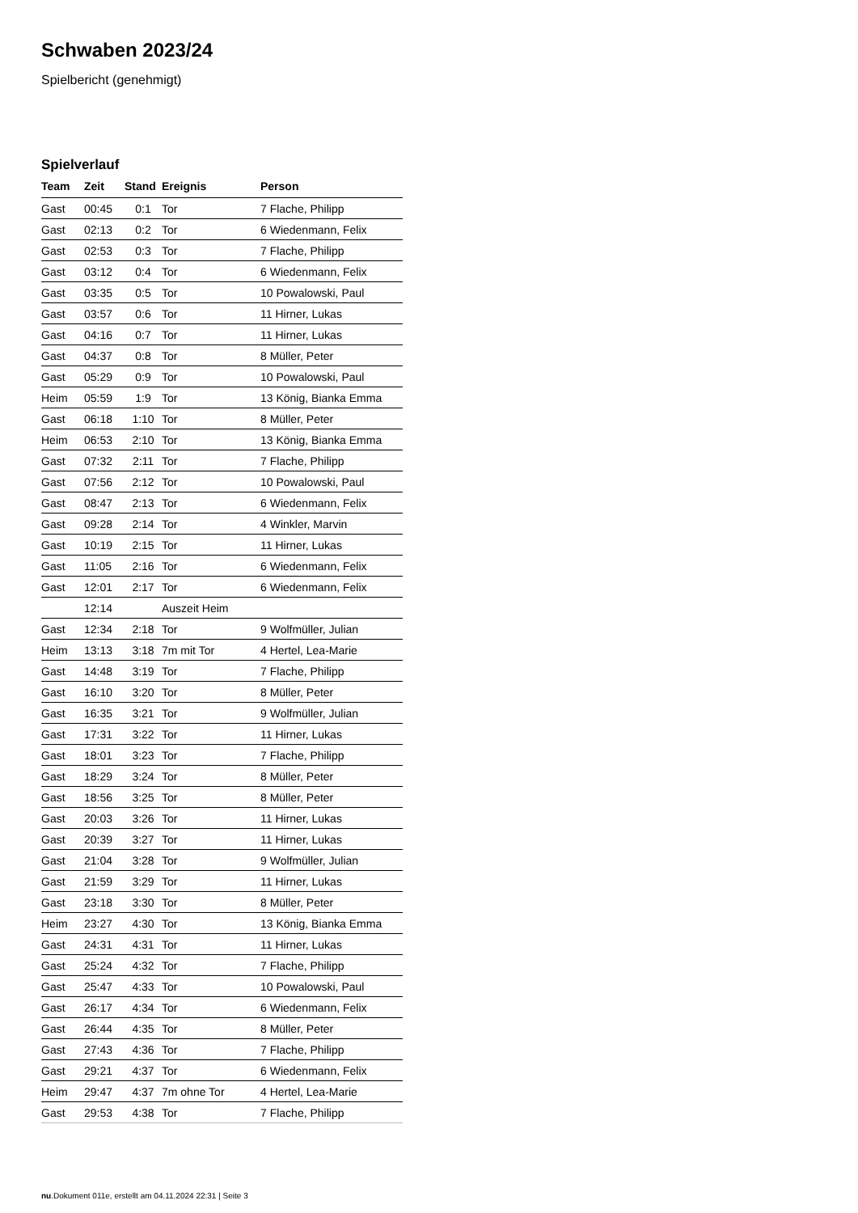Schwaben 2023/24
Spielbericht (genehmigt)
Spielverlauf
| Team | Zeit | Stand | Ereignis | Person |
| --- | --- | --- | --- | --- |
| Gast | 00:45 | 0:1 | Tor | 7 Flache, Philipp |
| Gast | 02:13 | 0:2 | Tor | 6 Wiedenmann, Felix |
| Gast | 02:53 | 0:3 | Tor | 7 Flache, Philipp |
| Gast | 03:12 | 0:4 | Tor | 6 Wiedenmann, Felix |
| Gast | 03:35 | 0:5 | Tor | 10 Powalowski, Paul |
| Gast | 03:57 | 0:6 | Tor | 11 Hirner, Lukas |
| Gast | 04:16 | 0:7 | Tor | 11 Hirner, Lukas |
| Gast | 04:37 | 0:8 | Tor | 8 Müller, Peter |
| Gast | 05:29 | 0:9 | Tor | 10 Powalowski, Paul |
| Heim | 05:59 | 1:9 | Tor | 13 König, Bianka Emma |
| Gast | 06:18 | 1:10 | Tor | 8 Müller, Peter |
| Heim | 06:53 | 2:10 | Tor | 13 König, Bianka Emma |
| Gast | 07:32 | 2:11 | Tor | 7 Flache, Philipp |
| Gast | 07:56 | 2:12 | Tor | 10 Powalowski, Paul |
| Gast | 08:47 | 2:13 | Tor | 6 Wiedenmann, Felix |
| Gast | 09:28 | 2:14 | Tor | 4 Winkler, Marvin |
| Gast | 10:19 | 2:15 | Tor | 11 Hirner, Lukas |
| Gast | 11:05 | 2:16 | Tor | 6 Wiedenmann, Felix |
| Gast | 12:01 | 2:17 | Tor | 6 Wiedenmann, Felix |
| | 12:14 | | Auszeit Heim | |
| Gast | 12:34 | 2:18 | Tor | 9 Wolfmüller, Julian |
| Heim | 13:13 | 3:18 | 7m mit Tor | 4 Hertel, Lea-Marie |
| Gast | 14:48 | 3:19 | Tor | 7 Flache, Philipp |
| Gast | 16:10 | 3:20 | Tor | 8 Müller, Peter |
| Gast | 16:35 | 3:21 | Tor | 9 Wolfmüller, Julian |
| Gast | 17:31 | 3:22 | Tor | 11 Hirner, Lukas |
| Gast | 18:01 | 3:23 | Tor | 7 Flache, Philipp |
| Gast | 18:29 | 3:24 | Tor | 8 Müller, Peter |
| Gast | 18:56 | 3:25 | Tor | 8 Müller, Peter |
| Gast | 20:03 | 3:26 | Tor | 11 Hirner, Lukas |
| Gast | 20:39 | 3:27 | Tor | 11 Hirner, Lukas |
| Gast | 21:04 | 3:28 | Tor | 9 Wolfmüller, Julian |
| Gast | 21:59 | 3:29 | Tor | 11 Hirner, Lukas |
| Gast | 23:18 | 3:30 | Tor | 8 Müller, Peter |
| Heim | 23:27 | 4:30 | Tor | 13 König, Bianka Emma |
| Gast | 24:31 | 4:31 | Tor | 11 Hirner, Lukas |
| Gast | 25:24 | 4:32 | Tor | 7 Flache, Philipp |
| Gast | 25:47 | 4:33 | Tor | 10 Powalowski, Paul |
| Gast | 26:17 | 4:34 | Tor | 6 Wiedenmann, Felix |
| Gast | 26:44 | 4:35 | Tor | 8 Müller, Peter |
| Gast | 27:43 | 4:36 | Tor | 7 Flache, Philipp |
| Gast | 29:21 | 4:37 | Tor | 6 Wiedenmann, Felix |
| Heim | 29:47 | 4:37 | 7m ohne Tor | 4 Hertel, Lea-Marie |
| Gast | 29:53 | 4:38 | Tor | 7 Flache, Philipp |
nu.Dokument 011e, erstellt am 04.11.2024 22:31 | Seite 3